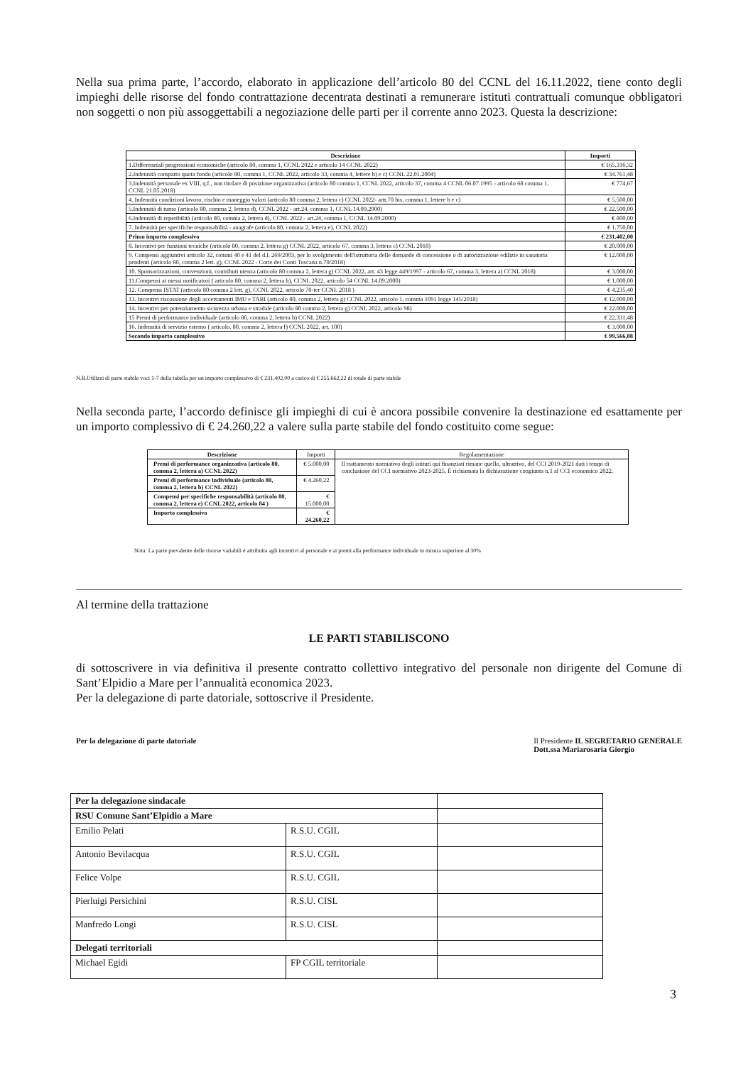Nella sua prima parte, l’accordo, elaborato in applicazione dell’articolo 80 del CCNL del 16.11.2022, tiene conto degli impieghi delle risorse del fondo contrattazione decentrata destinati a remunerare istituti contrattuali comunque obbligatori non soggetti o non più assoggettabili a negoziazione delle parti per il corrente anno 2023. Questa la descrizione:
| Descrizione | Importi |
| --- | --- |
| 1.Differenziali progressioni economiche (articolo 80, comma 1, CCNL 2022 e articolo 14 CCNL 2022) | € 165.316,32 |
| 2.Indennità comparto quota fondo (articolo 80, comma 1, CCNL 2022, articolo 33, comma 4, lettere b) e c) CCNL 22.01.2004) | € 34.761,48 |
| 3.Indennità personale ex VIII, q.f., non titolare di posizione organizzativa (articolo 80 comma 1, CCNL 2022, articolo 37, comma 4 CCNL 06.07.1995 - articolo 68 comma 1, CCNL 21.05.2018) | € 774,67 |
| 4. Indennità condizioni lavoro, rischio e maneggio valori (articolo 80 comma 2, lettera c) CCNL 2022- artt.70 bis, comma 1, lettere b e c) | € 5.500,00 |
| 5.Indennità di turno (articolo 80, comma 2, lettera d), CCNL 2022 - art.24, comma 1, CCNL 14.09.2000) | € 22.500,00 |
| 6.Indennità di reperibilità (articolo 80, comma 2, lettera d), CCNL 2022 - art.24, comma 1, CCNL 14.09.2000) | € 800,00 |
| 7. Indennità per specifiche responsabilità - anagrafe (articolo 80, comma 2, lettera e), CCNL 2022) | € 1.750,00 |
| Primo importo complessivo | € 231.402,00 |
| 8. Incentivi per funzioni tecniche (articolo 80, comma 2, lettera g) CCNL 2022, articolo 67, comma 3, lettera c) CCNL 2018) | € 20.000,00 |
| 9. Compensi aggiuntivi articolo 32, commi 40 e 41 del d.l. 269/2003, per lo svolgimento dell'istruttoria delle domande di concessione o di autorizzazione edilizie in sanatoria pendenti (articolo 80, comma 2 lett. g), CCNL 2022 - Corte dei Conti Toscana n.70/2018) | € 12.000,00 |
| 10. Sponsorizzazioni, convenzioni, contributi utenza (articolo 80 comma 2, lettera g) CCNL 2022, art. 43 legge 449/1997 - articolo 67, comma 3, lettera a) CCNL 2018) | € 3.000,00 |
| 11.Compensi ai messi notificatori ( articolo 80, comma 2, lettera h), CCNL 2022, articolo 54 CCNL 14.09.2000) | € 1.000,00 |
| 12. Compensi ISTAT (articolo 80 comma 2 lett. g), CCNL 2022, articolo 70-ter CCNL 2018 ) | € 4.235,40 |
| 13. Incentivi riscossione degli accertamenti IMU e TARI (articolo 80, comma 2, lettera g) CCNL 2022, articolo 1, comma 1091 legge 145/2018) | € 12.000,00 |
| 14. Incentivi per potenziamento sicurezza urbana e stradale (articolo 80 comma 2, lettera g) CCNL 2022, articolo 98) | € 22.000,00 |
| 15 Premi di performance individuale (articolo 80, comma 2, lettera b) CCNL 2022) | € 22.331,48 |
| 16. Indennità di servizio esterno ( articolo. 80, comma 2, lettera f) CCNL 2022, art. 100) | € 3.000,00 |
| Secondo importo complessivo | € 99.566,88 |
N.B.Utilizzi di parte stabile voci 1-7 della tabella per un importo complessivo di € 231.402,00 a carico di € 255.662,22 di totale di parte stabile
Nella seconda parte, l’accordo definisce gli impieghi di cui è ancora possibile convenire la destinazione ed esattamente per un importo complessivo di € 24.260,22 a valere sulla parte stabile del fondo costituito come segue:
| Descrizione | Importi | Regolamentazione |
| --- | --- | --- |
| Premi di performance organizzativa (articolo 80, comma 2, lettera a) CCNL 2022) | € 5.000,00 | Il trattamento normativo degli istituti qui finanziati rimane quello, ultrattivo, del CCI 2019-2021 dati i tempi di conclusione del CCI normativo 2023-2025. È richiamata la dichiarazione congiunta n.1 al CCI economico 2022. |
| Premi di performance individuale (articolo 80, comma 2, lettera b) CCNL 2022) | € 4.260,22 | |
| Compensi per specifiche responsabilità (articolo 80, comma 2, lettera e) CCNL 2022, articolo 84 ) | € 15.000,00 | |
| Importo complessivo | € 24.260,22 | |
Nota: La parte prevalente delle risorse variabili è attribuita agli incentivi al personale e ai premi alla performance individuale in misura superiore al 30%
Al termine della trattazione
LE PARTI STABILISCONO
di sottoscrivere in via definitiva il presente contratto collettivo integrativo del personale non dirigente del Comune di Sant’Elpidio a Mare per l’annualità economica 2023.
Per la delegazione di parte datoriale, sottoscrive il Presidente.
Per la delegazione di parte datoriale Il Presidente IL SEGRETARIO GENERALE
Dott.ssa Mariarosaria Giorgio
| Per la delegazione sindacale | | |
| RSU Comune Sant’Elpidio a Mare | | |
| Emilio Pelati | R.S.U. CGIL | |
| Antonio Bevilacqua | R.S.U. CGIL | |
| Felice Volpe | R.S.U. CGIL | |
| Pierluigi Persichini | R.S.U. CISL | |
| Manfredo Longi | R.S.U. CISL | |
| Delegati territoriali | | |
| Michael Egidi | FP CGIL territoriale | |
3